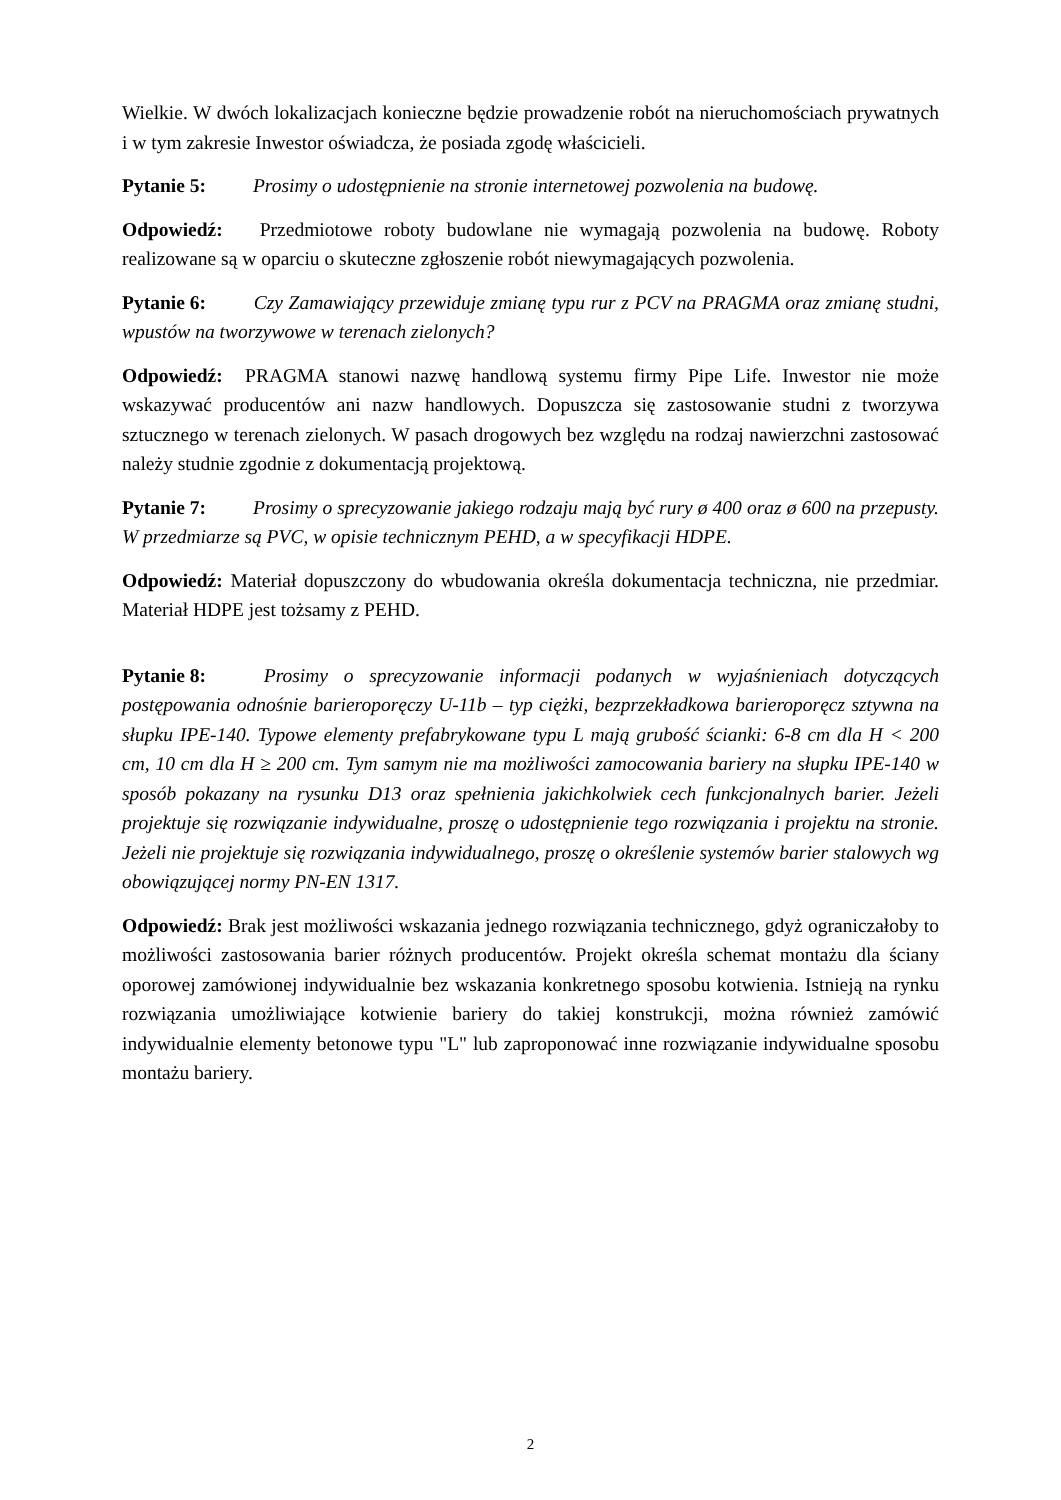Wielkie. W dwóch lokalizacjach konieczne będzie prowadzenie robót na nieruchomościach prywatnych i w tym zakresie Inwestor oświadcza, że posiada zgodę właścicieli.
Pytanie 5: Prosimy o udostępnienie na stronie internetowej pozwolenia na budowę.
Odpowiedź: Przedmiotowe roboty budowlane nie wymagają pozwolenia na budowę. Roboty realizowane są w oparciu o skuteczne zgłoszenie robót niewymagających pozwolenia.
Pytanie 6: Czy Zamawiający przewiduje zmianę typu rur z PCV na PRAGMA oraz zmianę studni, wpustów na tworzywowe w terenach zielonych?
Odpowiedź: PRAGMA stanowi nazwę handlową systemu firmy Pipe Life. Inwestor nie może wskazywać producentów ani nazw handlowych. Dopuszcza się zastosowanie studni z tworzywa sztucznego w terenach zielonych. W pasach drogowych bez względu na rodzaj nawierzchni zastosować należy studnie zgodnie z dokumentacją projektową.
Pytanie 7: Prosimy o sprecyzowanie jakiego rodzaju mają być rury ø 400 oraz ø 600 na przepusty. W przedmiarze są PVC, w opisie technicznym PEHD, a w specyfikacji HDPE.
Odpowiedź: Materiał dopuszczony do wbudowania określa dokumentacja techniczna, nie przedmiar. Materiał HDPE jest tożsamy z PEHD.
Pytanie 8: Prosimy o sprecyzowanie informacji podanych w wyjaśnieniach dotyczących postępowania odnośnie barieroporęczy U-11b – typ ciężki, bezprzekładkowa barieroporęcz sztywna na słupku IPE-140. Typowe elementy prefabrykowane typu L mają grubość ścianki: 6-8 cm dla H < 200 cm, 10 cm dla H ≥ 200 cm. Tym samym nie ma możliwości zamocowania bariery na słupku IPE-140 w sposób pokazany na rysunku D13 oraz spełnienia jakichkolwiek cech funkcjonalnych barier. Jeżeli projektuje się rozwiązanie indywidualne, proszę o udostępnienie tego rozwiązania i projektu na stronie. Jeżeli nie projektuje się rozwiązania indywidualnego, proszę o określenie systemów barier stalowych wg obowiązującej normy PN-EN 1317.
Odpowiedź: Brak jest możliwości wskazania jednego rozwiązania technicznego, gdyż ograniczałoby to możliwości zastosowania barier różnych producentów. Projekt określa schemat montażu dla ściany oporowej zamówionej indywidualnie bez wskazania konkretnego sposobu kotwienia. Istnieją na rynku rozwiązania umożliwiające kotwienie bariery do takiej konstrukcji, można również zamówić indywidualnie elementy betonowe typu "L" lub zaproponować inne rozwiązanie indywidualne sposobu montażu bariery.
2